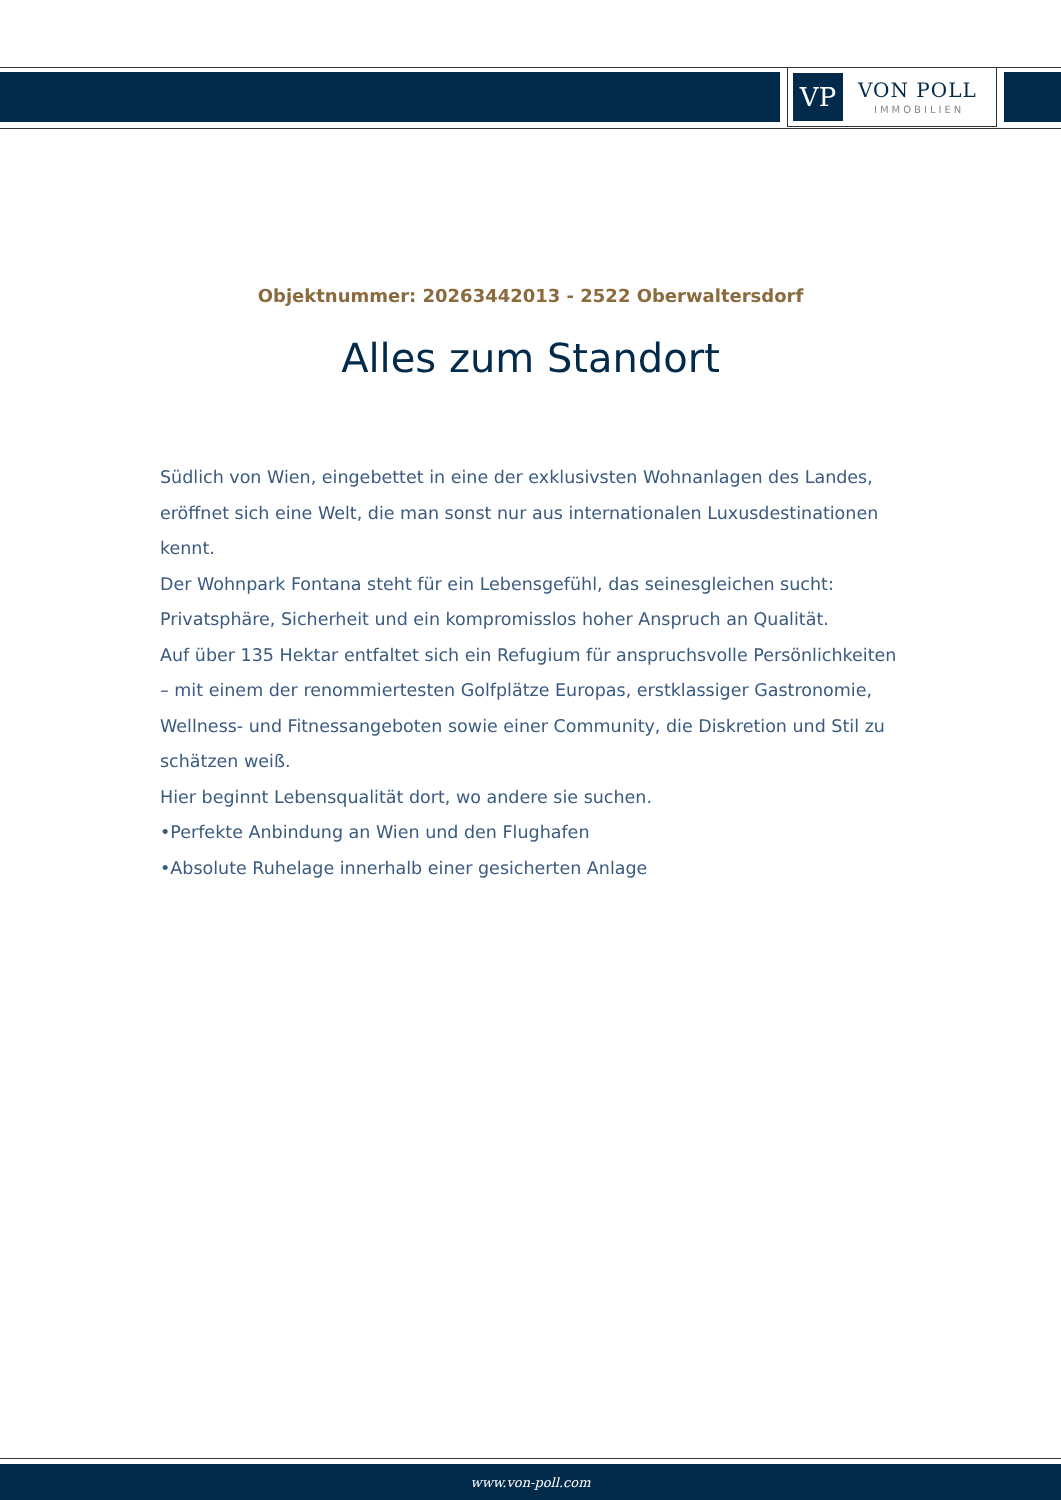VP VON POLL
IMMOBILIEN
Objektnummer: 20263442013 - 2522 Oberwaltersdorf
Alles zum Standort
Südlich von Wien, eingebettet in eine der exklusivsten Wohnanlagen des Landes, eröffnet sich eine Welt, die man sonst nur aus internationalen Luxusdestinationen kennt.
Der Wohnpark Fontana steht für ein Lebensgefühl, das seinesgleichen sucht: Privatsphäre, Sicherheit und ein kompromisslos hoher Anspruch an Qualität.
Auf über 135 Hektar entfaltet sich ein Refugium für anspruchsvolle Persönlichkeiten – mit einem der renommiertesten Golfplätze Europas, erstklassiger Gastronomie, Wellness- und Fitnessangeboten sowie einer Community, die Diskretion und Stil zu schätzen weiß.
Hier beginnt Lebensqualität dort, wo andere sie suchen.
•Perfekte Anbindung an Wien und den Flughafen
•Absolute Ruhelage innerhalb einer gesicherten Anlage
www.von-poll.com